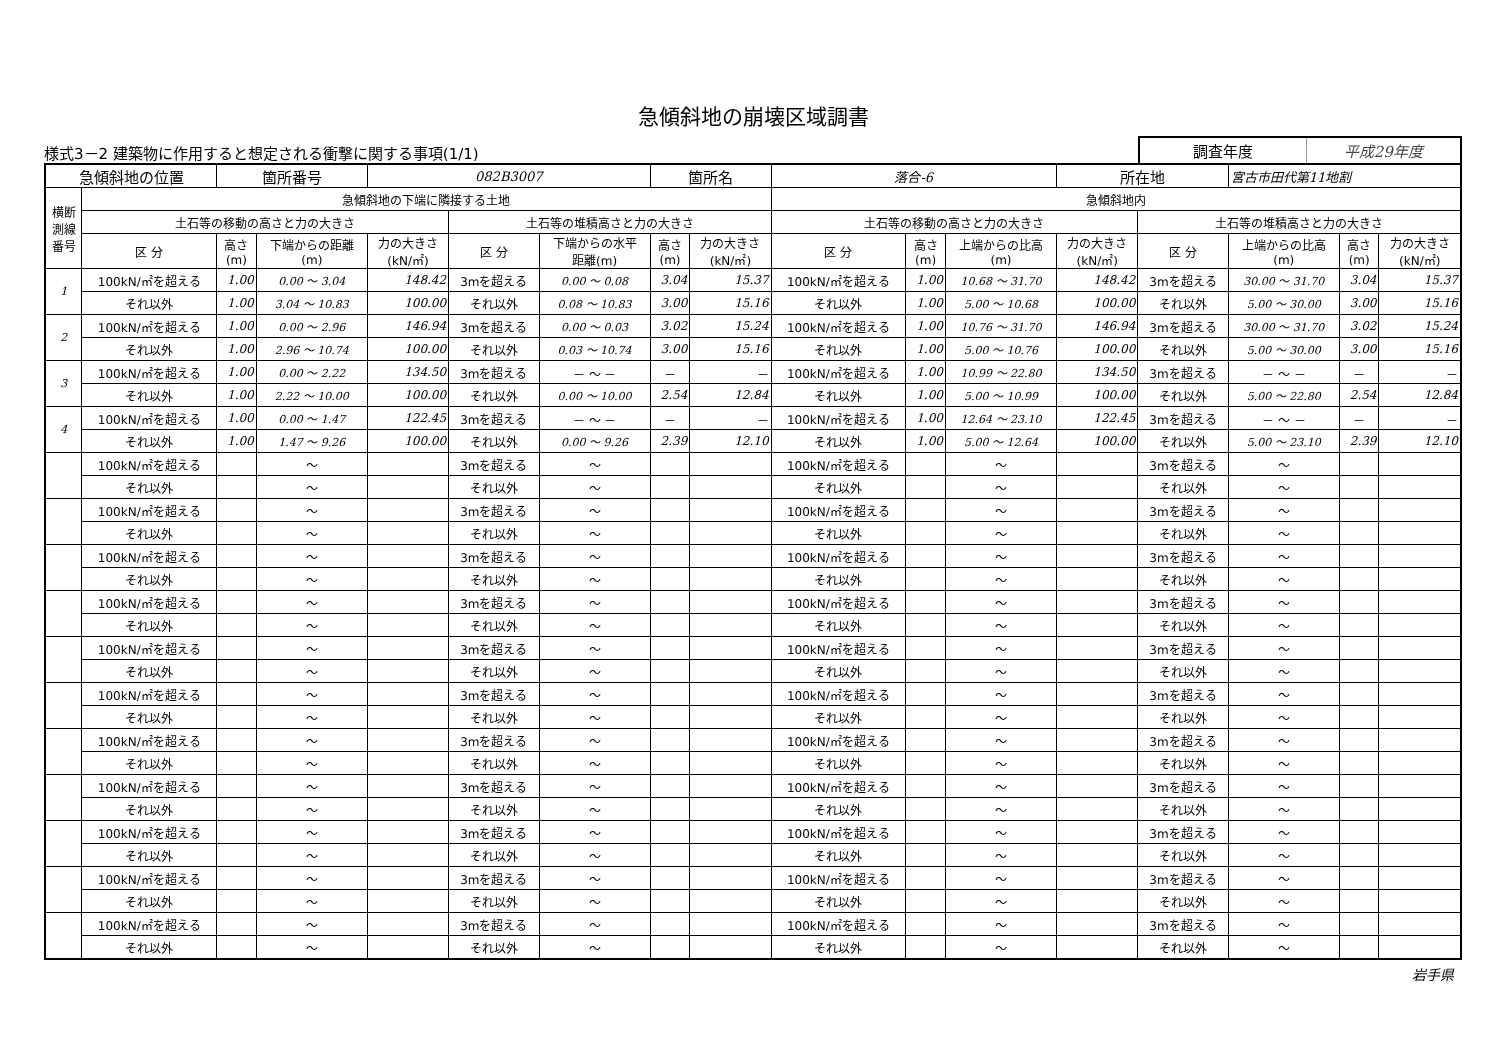急傾斜地の崩壊区域調書
様式3－2 建築物に作用すると想定される衝撃に関する事項(1/1)
調査年度 平成29年度
| 急傾斜地の位置 | | 箇所番号 | | 082B3007 | | | 箇所名 | | 落合-6 | | | 所在地 | | 宮古市田代第11地割 | | |
| 横断 測線 番号 | 急傾斜地の下端に隣接する土地 | | | | | | | | 急傾斜地内 | | | | | | | |
| | 土石等の移動の高さと力の大きさ | | | | 土石等の堆積高さと力の大きさ | | | | 土石等の移動の高さと力の大きさ | | | | 土石等の堆積高さと力の大きさ | | | |
| | 区 分 | 高さ (m) | 下端からの距離 (m) | 力の大きさ (kN/㎡) | 区 分 | 下端からの水平 距離(m) | 高さ (m) | 力の大きさ (kN/㎡) | 区 分 | 高さ (m) | 上端からの比高 (m) | 力の大きさ (kN/㎡) | 区 分 | 上端からの比高 (m) | 高さ (m) | 力の大きさ (kN/㎡) |
| 1 | 100kN/㎡を超える | 1.00 | 0.00 ～ 3.04 | 148.42 | 3mを超える | 0.00 ～ 0.08 | 3.04 | 15.37 | 100kN/㎡を超える | 1.00 | 10.68 ～ 31.70 | 148.42 | 3mを超える | 30.00 ～ 31.70 | 3.04 | 15.37 |
| | それ以外 | 1.00 | 3.04 ～ 10.83 | 100.00 | それ以外 | 0.08 ～ 10.83 | 3.00 | 15.16 | それ以外 | 1.00 | 5.00 ～ 10.68 | 100.00 | それ以外 | 5.00 ～ 30.00 | 3.00 | 15.16 |
| 2 | 100kN/㎡を超える | 1.00 | 0.00 ～ 2.96 | 146.94 | 3mを超える | 0.00 ～ 0.03 | 3.02 | 15.24 | 100kN/㎡を超える | 1.00 | 10.76 ～ 31.70 | 146.94 | 3mを超える | 30.00 ～ 31.70 | 3.02 | 15.24 |
| | それ以外 | 1.00 | 2.96 ～ 10.74 | 100.00 | それ以外 | 0.03 ～ 10.74 | 3.00 | 15.16 | それ以外 | 1.00 | 5.00 ～ 10.76 | 100.00 | それ以外 | 5.00 ～ 30.00 | 3.00 | 15.16 |
| 3 | 100kN/㎡を超える | 1.00 | 0.00 ～ 2.22 | 134.50 | 3mを超える | － ～ － | － | － | 100kN/㎡を超える | 1.00 | 10.99 ～ 22.80 | 134.50 | 3mを超える | － ～ － | － | － |
| | それ以外 | 1.00 | 2.22 ～ 10.00 | 100.00 | それ以外 | 0.00 ～ 10.00 | 2.54 | 12.84 | それ以外 | 1.00 | 5.00 ～ 10.99 | 100.00 | それ以外 | 5.00 ～ 22.80 | 2.54 | 12.84 |
| 4 | 100kN/㎡を超える | 1.00 | 0.00 ～ 1.47 | 122.45 | 3mを超える | － ～ － | － | － | 100kN/㎡を超える | 1.00 | 12.64 ～ 23.10 | 122.45 | 3mを超える | － ～ － | － | － |
| | それ以外 | 1.00 | 1.47 ～ 9.26 | 100.00 | それ以外 | 0.00 ～ 9.26 | 2.39 | 12.10 | それ以外 | 1.00 | 5.00 ～ 12.64 | 100.00 | それ以外 | 5.00 ～ 23.10 | 2.39 | 12.10 |
| | 100kN/㎡を超える | | ～ | | 3mを超える | ～ | | | 100kN/㎡を超える | | ～ | | 3mを超える | ～ | | |
| | それ以外 | | ～ | | それ以外 | ～ | | | それ以外 | | ～ | | それ以外 | ～ | | |
| | 100kN/㎡を超える | | ～ | | 3mを超える | ～ | | | 100kN/㎡を超える | | ～ | | 3mを超える | ～ | | |
| | それ以外 | | ～ | | それ以外 | ～ | | | それ以外 | | ～ | | それ以外 | ～ | | |
| | 100kN/㎡を超える | | ～ | | 3mを超える | ～ | | | 100kN/㎡を超える | | ～ | | 3mを超える | ～ | | |
| | それ以外 | | ～ | | それ以外 | ～ | | | それ以外 | | ～ | | それ以外 | ～ | | |
| | 100kN/㎡を超える | | ～ | | 3mを超える | ～ | | | 100kN/㎡を超える | | ～ | | 3mを超える | ～ | | |
| | それ以外 | | ～ | | それ以外 | ～ | | | それ以外 | | ～ | | それ以外 | ～ | | |
| | 100kN/㎡を超える | | ～ | | 3mを超える | ～ | | | 100kN/㎡を超える | | ～ | | 3mを超える | ～ | | |
| | それ以外 | | ～ | | それ以外 | ～ | | | それ以外 | | ～ | | それ以外 | ～ | | |
| | 100kN/㎡を超える | | ～ | | 3mを超える | ～ | | | 100kN/㎡を超える | | ～ | | 3mを超える | ～ | | |
| | それ以外 | | ～ | | それ以外 | ～ | | | それ以外 | | ～ | | それ以外 | ～ | | |
| | 100kN/㎡を超える | | ～ | | 3mを超える | ～ | | | 100kN/㎡を超える | | ～ | | 3mを超える | ～ | | |
| | それ以外 | | ～ | | それ以外 | ～ | | | それ以外 | | ～ | | それ以外 | ～ | | |
| | 100kN/㎡を超える | | ～ | | 3mを超える | ～ | | | 100kN/㎡を超える | | ～ | | 3mを超える | ～ | | |
| | それ以外 | | ～ | | それ以外 | ～ | | | それ以外 | | ～ | | それ以外 | ～ | | |
| | 100kN/㎡を超える | | ～ | | 3mを超える | ～ | | | 100kN/㎡を超える | | ～ | | 3mを超える | ～ | | |
| | それ以外 | | ～ | | それ以外 | ～ | | | それ以外 | | ～ | | それ以外 | ～ | | |
| | 100kN/㎡を超える | | ～ | | 3mを超える | ～ | | | 100kN/㎡を超える | | ～ | | 3mを超える | ～ | | |
| | それ以外 | | ～ | | それ以外 | ～ | | | それ以外 | | ～ | | それ以外 | ～ | | |
| | 100kN/㎡を超える | | ～ | | 3mを超える | ～ | | | 100kN/㎡を超える | | ～ | | 3mを超える | ～ | | |
| | それ以外 | | ～ | | それ以外 | ～ | | | それ以外 | | ～ | | それ以外 | ～ | | |
岩手県